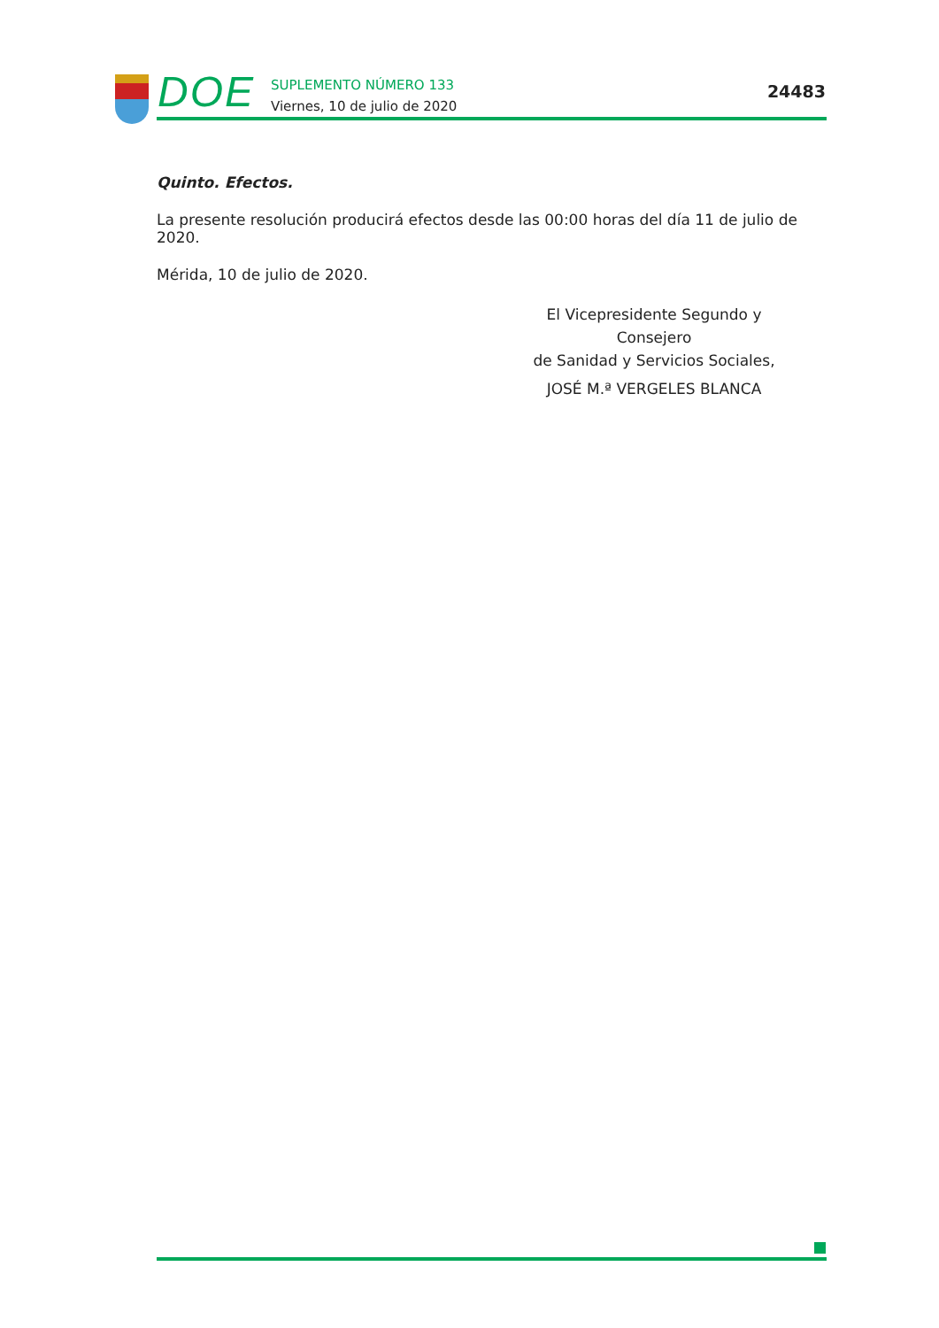DOE
SUPLEMENTO NÚMERO 133
Viernes, 10 de julio de 2020
24483
Quinto. Efectos.
La presente resolución producirá efectos desde las 00:00 horas del día 11 de julio de 2020.
Mérida, 10 de julio de 2020.
El Vicepresidente Segundo y Consejero
de Sanidad y Servicios Sociales,
JOSÉ M.ª VERGELES BLANCA